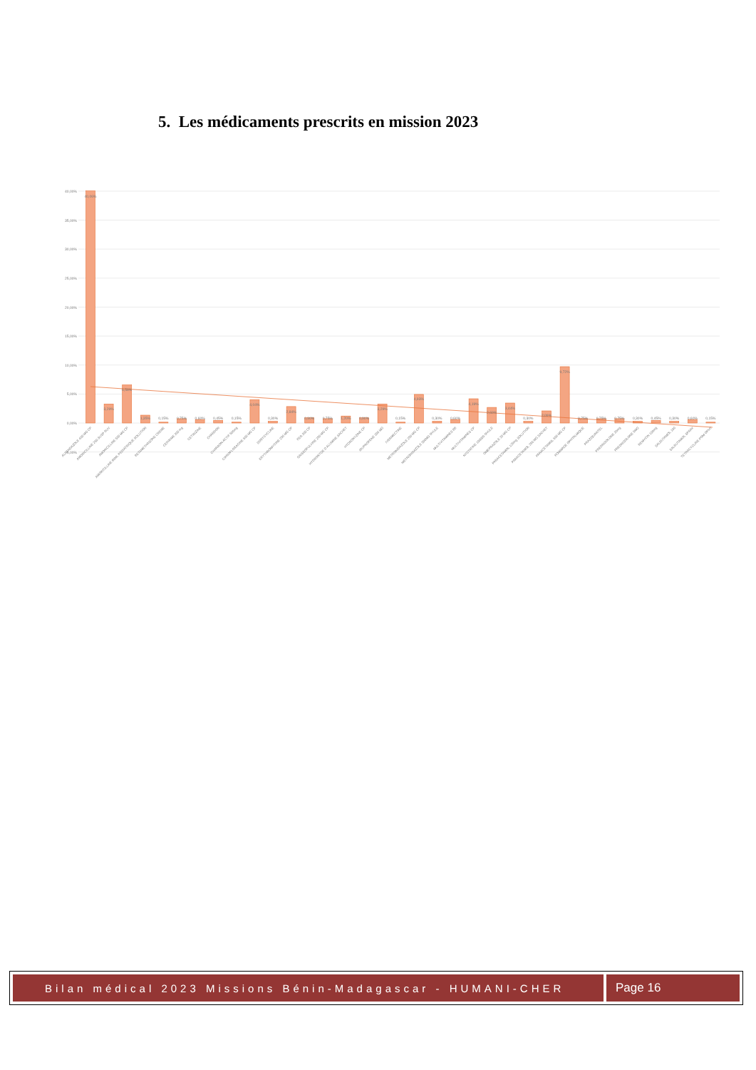5. Les médicaments prescrits en mission 2023
40,00%
35,00%
30,00%
25,00%
20,00%
15,00%
10,00%
5,00%
0,00%
-5,00%
40,06%
3,29%
6,58%
1,35%
0,15%
0,75%
0,60%
0,45%
0,15%
4,04%
0,30%
2,84%
0,90%
0,75%
1,20%
0,90%
3,29%
0,15%
4,93%
0,30%
0,60%
4,19%
2,69%
3,44%
0,30%
2,09%
9,72%
0,75%
0,75%
0,75%
0,30%
0,45%
0,30%
0,60%
0,15%
ALBENDAZOLE 400 MG CP
AMOXICILLINE 250 SUSP BUV
AMOXICILLINE 500 MG CP
AMOXICILLINE 60ML PEDIATRIQUE SOLUTION
BETAMETHASONE CREME
CEFIXIME 200 mg
CETIRIZINE
CHARBON
CHARBON ACTIF 500mg
CIPROFLOXACINE 500 MG CP
DOXYCYCLINE
ERYTHROMYCINE 250 MG CP
FER 200 CP
GRISEOFULVINE 250 MG CP
HYDROXYDE D ALUMINE SACHET
HYDROXYZINE CP
IBUPROFENE 200 MG
IVERMECTINE
METRONIDAZOLE 250 MG CP
METRONIDAZOLE 500MG OVULE
MULTIVITAMINES BB
MULTIVITAMINES CP
NYSTATINE 100000 OVULE
OMEPRAZOLE 20 MG CP
PARACETAMOL 125mg SOLUTION
PARACETAMOL 250 MG SACHET
PARACETAMOL 500 MG CP
POMMADE OPHTALMIQUE
PRAZIQUANTEL
PREDNISOLONE 20mg
PREDNISOLONE 5MG
REMYCIN 100mg
SALBUTAMOL 100
SALBUTAMOL SPRAY
TETRACYCLINE POM OPHT
Bilan médical 2023 Missions Bénin-Madagascar - HUMANI-CHER
Page 16